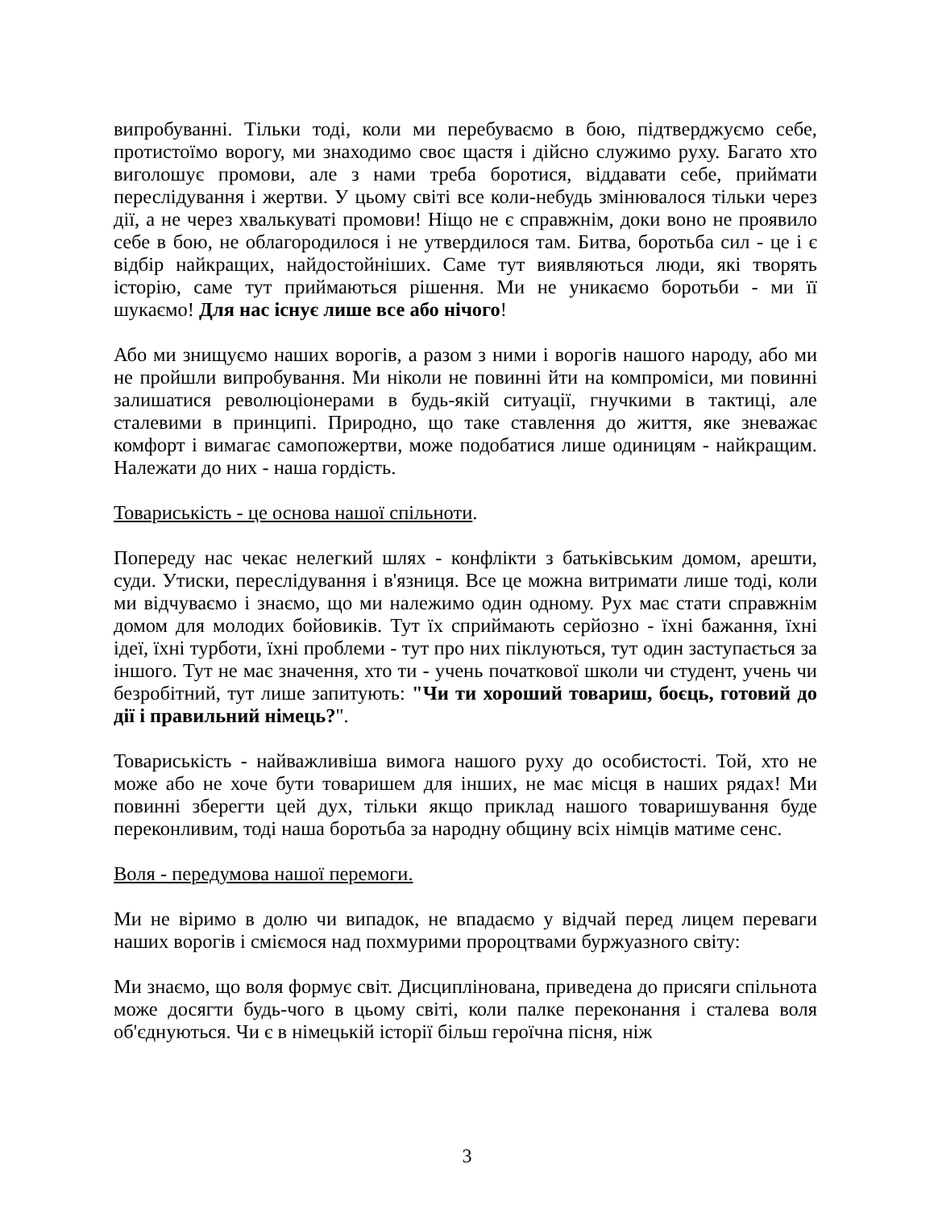випробуванні. Тільки тоді, коли ми перебуваємо в бою, підтверджуємо себе, протистоїмо ворогу, ми знаходимо своє щастя і дійсно служимо руху. Багато хто виголошує промови, але з нами треба боротися, віддавати себе, приймати переслідування і жертви. У цьому світі все коли-небудь змінювалося тільки через дії, а не через хвалькуваті промови! Ніщо не є справжнім, доки воно не проявило себе в бою, не облагородилося і не утвердилося там. Битва, боротьба сил - це і є відбір найкращих, найдостойніших. Саме тут виявляються люди, які творять історію, саме тут приймаються рішення. Ми не уникаємо боротьби - ми її шукаємо! Для нас існує лише все або нічого!
Або ми знищуємо наших ворогів, а разом з ними і ворогів нашого народу, або ми не пройшли випробування. Ми ніколи не повинні йти на компроміси, ми повинні залишатися революціонерами в будь-якій ситуації, гнучкими в тактиці, але сталевими в принципі. Природно, що таке ставлення до життя, яке зневажає комфорт і вимагає самопожертви, може подобатися лише одиницям - найкращим. Належати до них - наша гордість.
Товариськість - це основа нашої спільноти.
Попереду нас чекає нелегкий шлях - конфлікти з батьківським домом, арешти, суди. Утиски, переслідування і в'язниця. Все це можна витримати лише тоді, коли ми відчуваємо і знаємо, що ми належимо один одному. Рух має стати справжнім домом для молодих бойовиків. Тут їх сприймають серйозно - їхні бажання, їхні ідеї, їхні турботи, їхні проблеми - тут про них піклуються, тут один заступається за іншого. Тут не має значення, хто ти - учень початкової школи чи студент, учень чи безробітний, тут лише запитують: "Чи ти хороший товариш, боєць, готовий до дії і правильний німець?".
Товариськість - найважливіша вимога нашого руху до особистості. Той, хто не може або не хоче бути товаришем для інших, не має місця в наших рядах! Ми повинні зберегти цей дух, тільки якщо приклад нашого товаришування буде переконливим, тоді наша боротьба за народну общину всіх німців матиме сенс.
Воля - передумова нашої перемоги.
Ми не віримо в долю чи випадок, не впадаємо у відчай перед лицем переваги наших ворогів і сміємося над похмурими пророцтвами буржуазного світу:
Ми знаємо, що воля формує світ. Дисциплінована, приведена до присяги спільнота може досягти будь-чого в цьому світі, коли палке переконання і сталева воля об'єднуються. Чи є в німецькій історії більш героїчна пісня, ніж
3